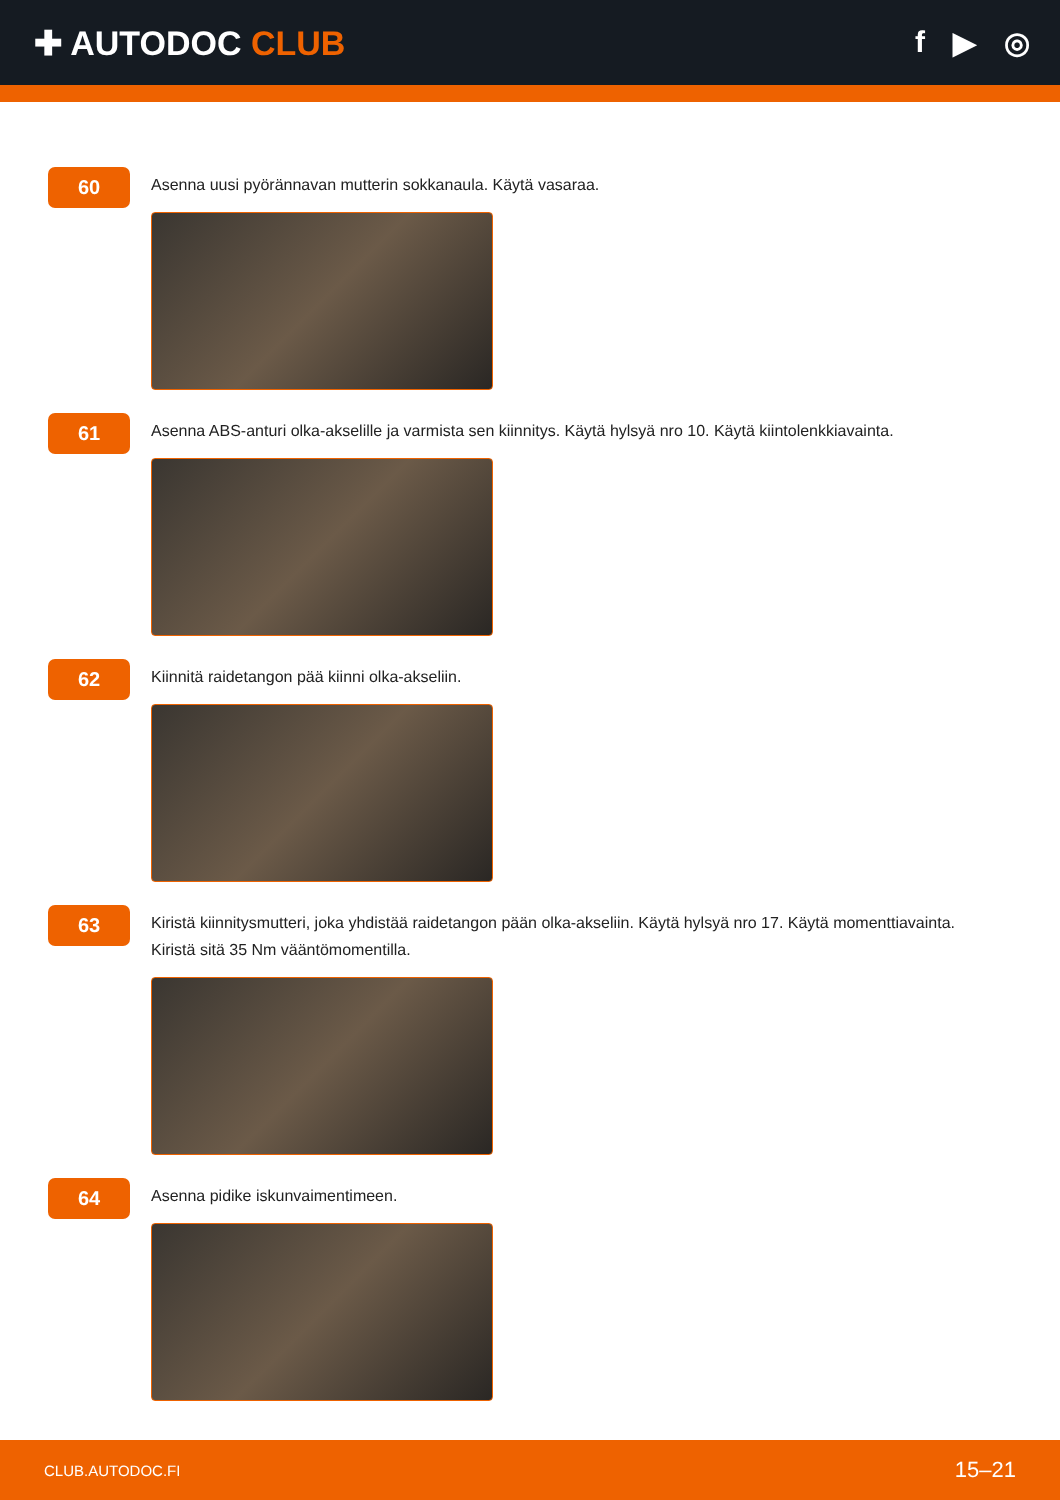✚ AUTODOC CLUB f ▶ ◎
60
Asenna uusi pyörännavan mutterin sokkanaula. Käytä vasaraa.
61
Asenna ABS-anturi olka-akselille ja varmista sen kiinnitys. Käytä hylsyä nro 10. Käytä kiintolenkkiavainta.
62
Kiinnitä raidetangon pää kiinni olka-akseliin.
63
Kiristä kiinnitysmutteri, joka yhdistää raidetangon pään olka-akseliin. Käytä hylsyä nro 17. Käytä momenttiavainta.
Kiristä sitä 35 Nm vääntömomentilla.
64
Asenna pidike iskunvaimentimeen.
CLUB.AUTODOC.FI 15–21